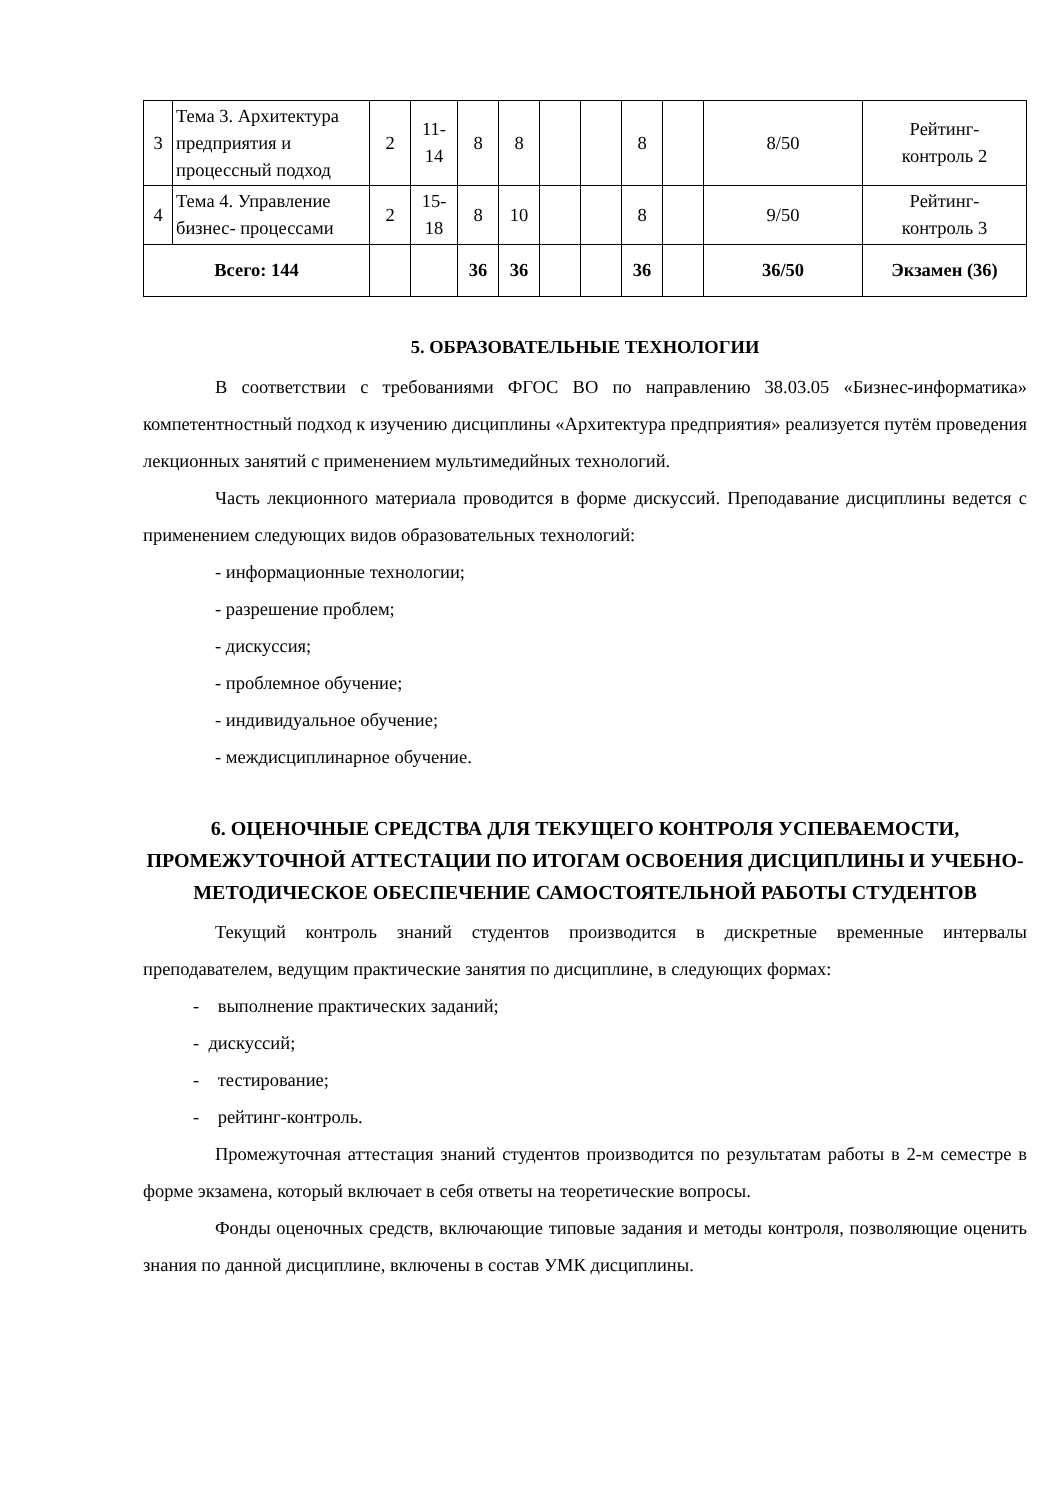| 3 | Тема 3. Архитектура предприятия и процессный подход | 2 | 11- 14 | 8 | 8 | | | 8 | | 8/50 | Рейтинг- контроль 2 |
| 4 | Тема 4. Управление бизнес- процессами | 2 | 15- 18 | 8 | 10 | | | 8 | | 9/50 | Рейтинг- контроль 3 |
| Всего: 144 | | | | 36 | 36 | | | 36 | | 36/50 | Экзамен (36) |
5. ОБРАЗОВАТЕЛЬНЫЕ ТЕХНОЛОГИИ
В соответствии с требованиями ФГОС ВО по направлению 38.03.05 «Бизнес-информатика» компетентностный подход к изучению дисциплины «Архитектура предприятия» реализуется путём проведения лекционных занятий с применением мультимедийных технологий.
Часть лекционного материала проводится в форме дискуссий. Преподавание дисциплины ведется с применением следующих видов образовательных технологий:
- информационные технологии;
- разрешение проблем;
- дискуссия;
- проблемное обучение;
- индивидуальное обучение;
- междисциплинарное обучение.
6. ОЦЕНОЧНЫЕ СРЕДСТВА ДЛЯ ТЕКУЩЕГО КОНТРОЛЯ УСПЕВАЕМОСТИ, ПРОМЕЖУТОЧНОЙ АТТЕСТАЦИИ ПО ИТОГАМ ОСВОЕНИЯ ДИСЦИПЛИНЫ И УЧЕБНО-МЕТОДИЧЕСКОЕ ОБЕСПЕЧЕНИЕ САМОСТОЯТЕЛЬНОЙ РАБОТЫ СТУДЕНТОВ
Текущий контроль знаний студентов производится в дискретные временные интервалы преподавателем, ведущим практические занятия по дисциплине, в следующих формах:
- выполнение практических заданий;
- дискуссий;
- тестирование;
- рейтинг-контроль.
Промежуточная аттестация знаний студентов производится по результатам работы в 2-м семестре в форме экзамена, который включает в себя ответы на теоретические вопросы.
Фонды оценочных средств, включающие типовые задания и методы контроля, позволяющие оценить знания по данной дисциплине, включены в состав УМК дисциплины.